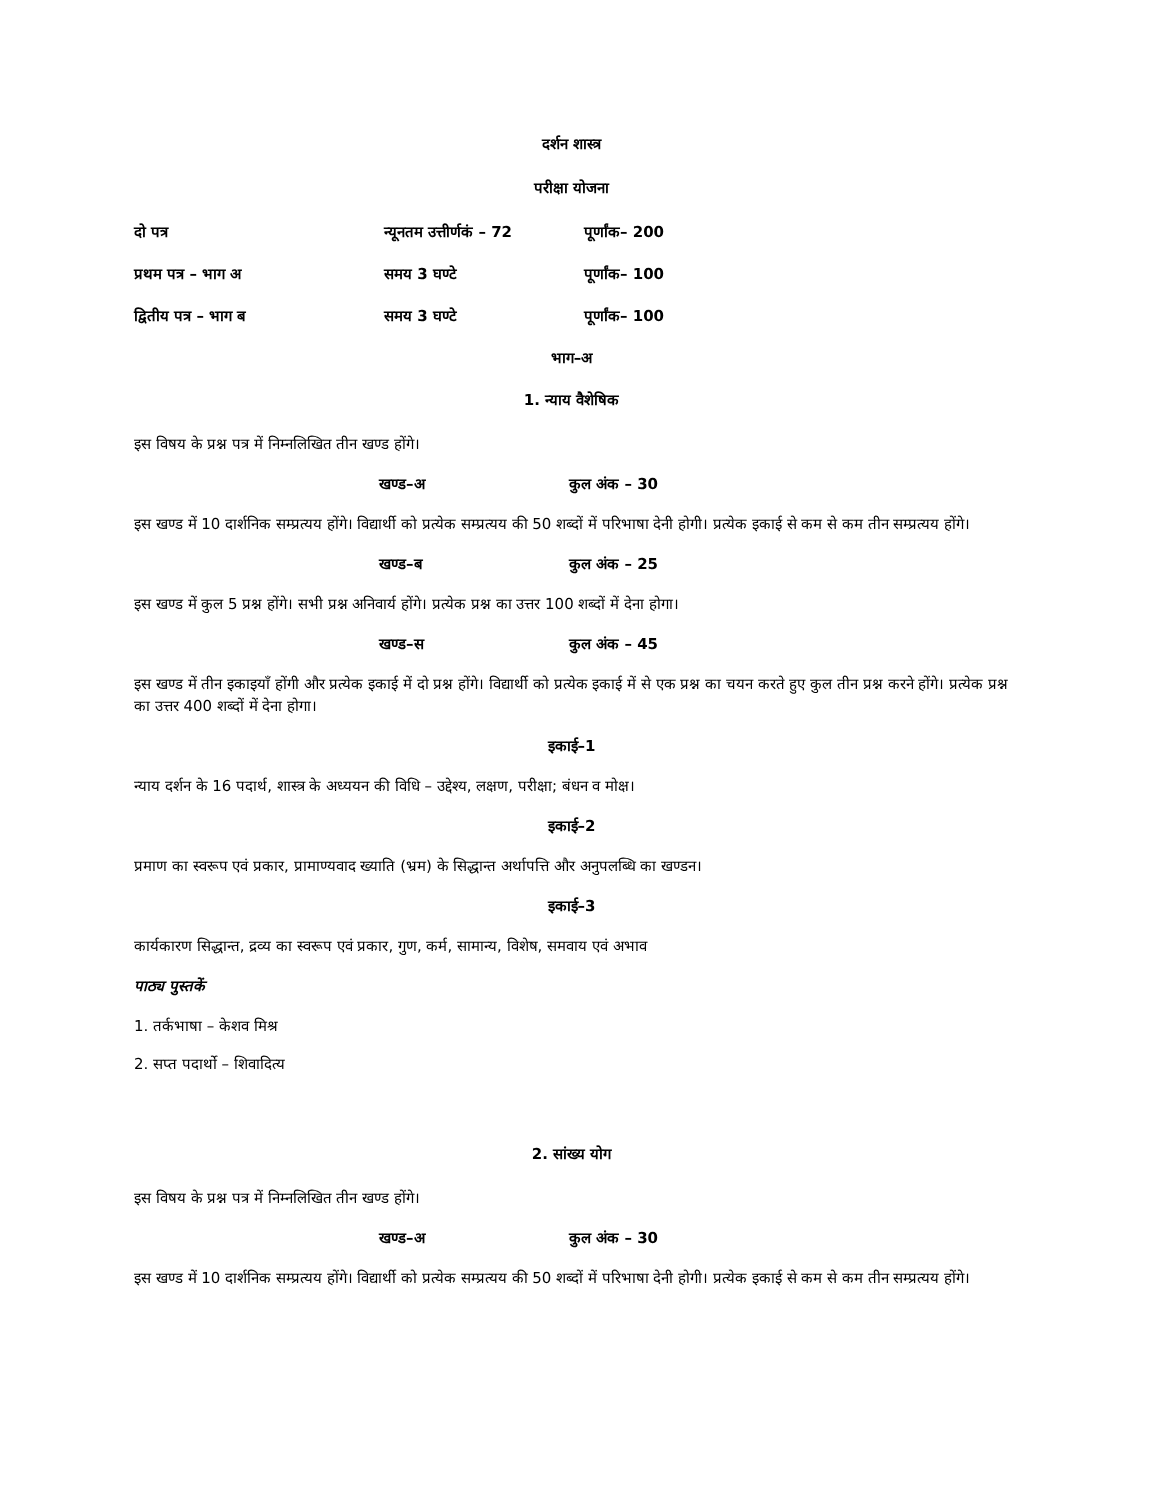दर्शन शास्त्र
परीक्षा योजना
दो पत्र न्यूनतम उत्तीर्णकं – 72 पूर्णांक– 200
प्रथम पत्र – भाग अ समय 3 घण्टे पूर्णांक– 100
द्वितीय पत्र – भाग ब समय 3 घण्टे पूर्णांक– 100
भाग–अ
1. न्याय वैशेषिक
इस विषय के प्रश्न पत्र में निम्नलिखित तीन खण्ड होंगे।
खण्ड–अ कुल अंक – 30
इस खण्ड में 10 दार्शनिक सम्प्रत्यय होंगे। विद्यार्थी को प्रत्येक सम्प्रत्यय की 50 शब्दों में परिभाषा देनी होगी। प्रत्येक इकाई से कम से कम तीन सम्प्रत्यय होंगे।
खण्ड–ब कुल अंक – 25
इस खण्ड में कुल 5 प्रश्न होंगे। सभी प्रश्न अनिवार्य होंगे। प्रत्येक प्रश्न का उत्तर 100 शब्दों में देना होगा।
खण्ड–स कुल अंक – 45
इस खण्ड में तीन इकाइयाँ होंगी और प्रत्येक इकाई में दो प्रश्न होंगे। विद्यार्थी को प्रत्येक इकाई में से एक प्रश्न का चयन करते हुए कुल तीन प्रश्न करने होंगे। प्रत्येक प्रश्न का उत्तर 400 शब्दों में देना होगा।
इकाई–1
न्याय दर्शन के 16 पदार्थ, शास्त्र के अध्ययन की विधि – उद्देश्य, लक्षण, परीक्षा; बंधन व मोक्ष।
इकाई–2
प्रमाण का स्वरूप एवं प्रकार, प्रामाण्यवाद ख्याति (भ्रम) के सिद्धान्त अर्थापत्ति और अनुपलब्धि का खण्डन।
इकाई–3
कार्यकारण सिद्धान्त, द्रव्य का स्वरूप एवं प्रकार, गुण, कर्म, सामान्य, विशेष, समवाय एवं अभाव
पाठ्य पुस्तकें
1. तर्कभाषा – केशव मिश्र
2. सप्त पदार्थो – शिवादित्य
2. सांख्य योग
इस विषय के प्रश्न पत्र में निम्नलिखित तीन खण्ड होंगे।
खण्ड–अ कुल अंक – 30
इस खण्ड में 10 दार्शनिक सम्प्रत्यय होंगे। विद्यार्थी को प्रत्येक सम्प्रत्यय की 50 शब्दों में परिभाषा देनी होगी। प्रत्येक इकाई से कम से कम तीन सम्प्रत्यय होंगे।